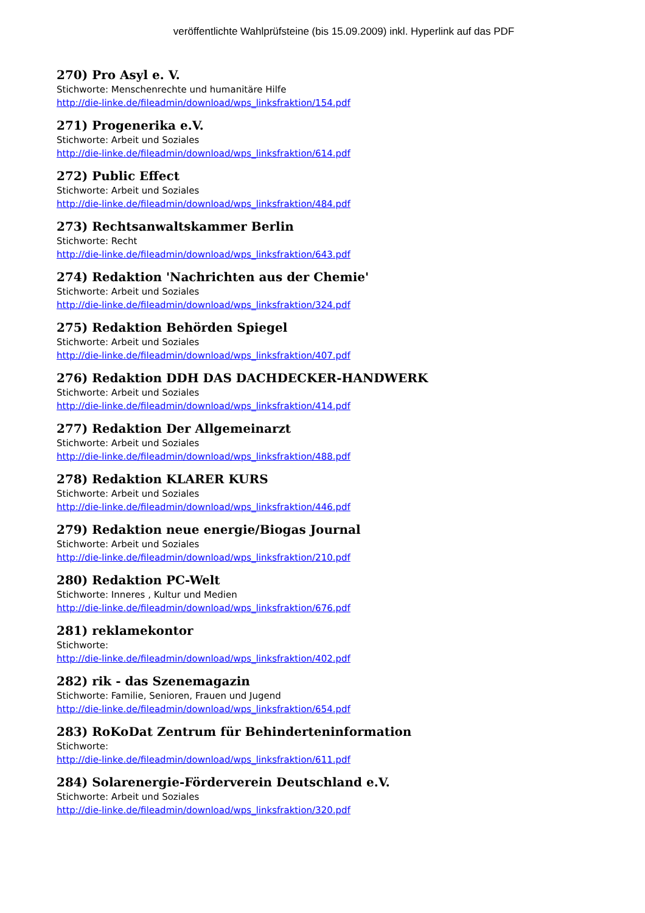veröffentlichte Wahlprüfsteine (bis 15.09.2009) inkl. Hyperlink auf das PDF
270) Pro Asyl e. V.
Stichworte: Menschenrechte und humanitäre Hilfe
http://die-linke.de/fileadmin/download/wps_linksfraktion/154.pdf
271) Progenerika e.V.
Stichworte: Arbeit und Soziales
http://die-linke.de/fileadmin/download/wps_linksfraktion/614.pdf
272) Public Effect
Stichworte: Arbeit und Soziales
http://die-linke.de/fileadmin/download/wps_linksfraktion/484.pdf
273) Rechtsanwaltskammer Berlin
Stichworte: Recht
http://die-linke.de/fileadmin/download/wps_linksfraktion/643.pdf
274) Redaktion 'Nachrichten aus der Chemie'
Stichworte: Arbeit und Soziales
http://die-linke.de/fileadmin/download/wps_linksfraktion/324.pdf
275) Redaktion Behörden Spiegel
Stichworte: Arbeit und Soziales
http://die-linke.de/fileadmin/download/wps_linksfraktion/407.pdf
276) Redaktion DDH DAS DACHDECKER-HANDWERK
Stichworte: Arbeit und Soziales
http://die-linke.de/fileadmin/download/wps_linksfraktion/414.pdf
277) Redaktion Der Allgemeinarzt
Stichworte: Arbeit und Soziales
http://die-linke.de/fileadmin/download/wps_linksfraktion/488.pdf
278) Redaktion KLARER KURS
Stichworte: Arbeit und Soziales
http://die-linke.de/fileadmin/download/wps_linksfraktion/446.pdf
279) Redaktion neue energie/Biogas Journal
Stichworte: Arbeit und Soziales
http://die-linke.de/fileadmin/download/wps_linksfraktion/210.pdf
280) Redaktion PC-Welt
Stichworte: Inneres , Kultur und Medien
http://die-linke.de/fileadmin/download/wps_linksfraktion/676.pdf
281) reklamekontor
Stichworte:
http://die-linke.de/fileadmin/download/wps_linksfraktion/402.pdf
282) rik - das Szenemagazin
Stichworte: Familie, Senioren, Frauen und Jugend
http://die-linke.de/fileadmin/download/wps_linksfraktion/654.pdf
283) RoKoDat Zentrum für Behinderteninformation
Stichworte:
http://die-linke.de/fileadmin/download/wps_linksfraktion/611.pdf
284) Solarenergie-Förderverein Deutschland e.V.
Stichworte: Arbeit und Soziales
http://die-linke.de/fileadmin/download/wps_linksfraktion/320.pdf